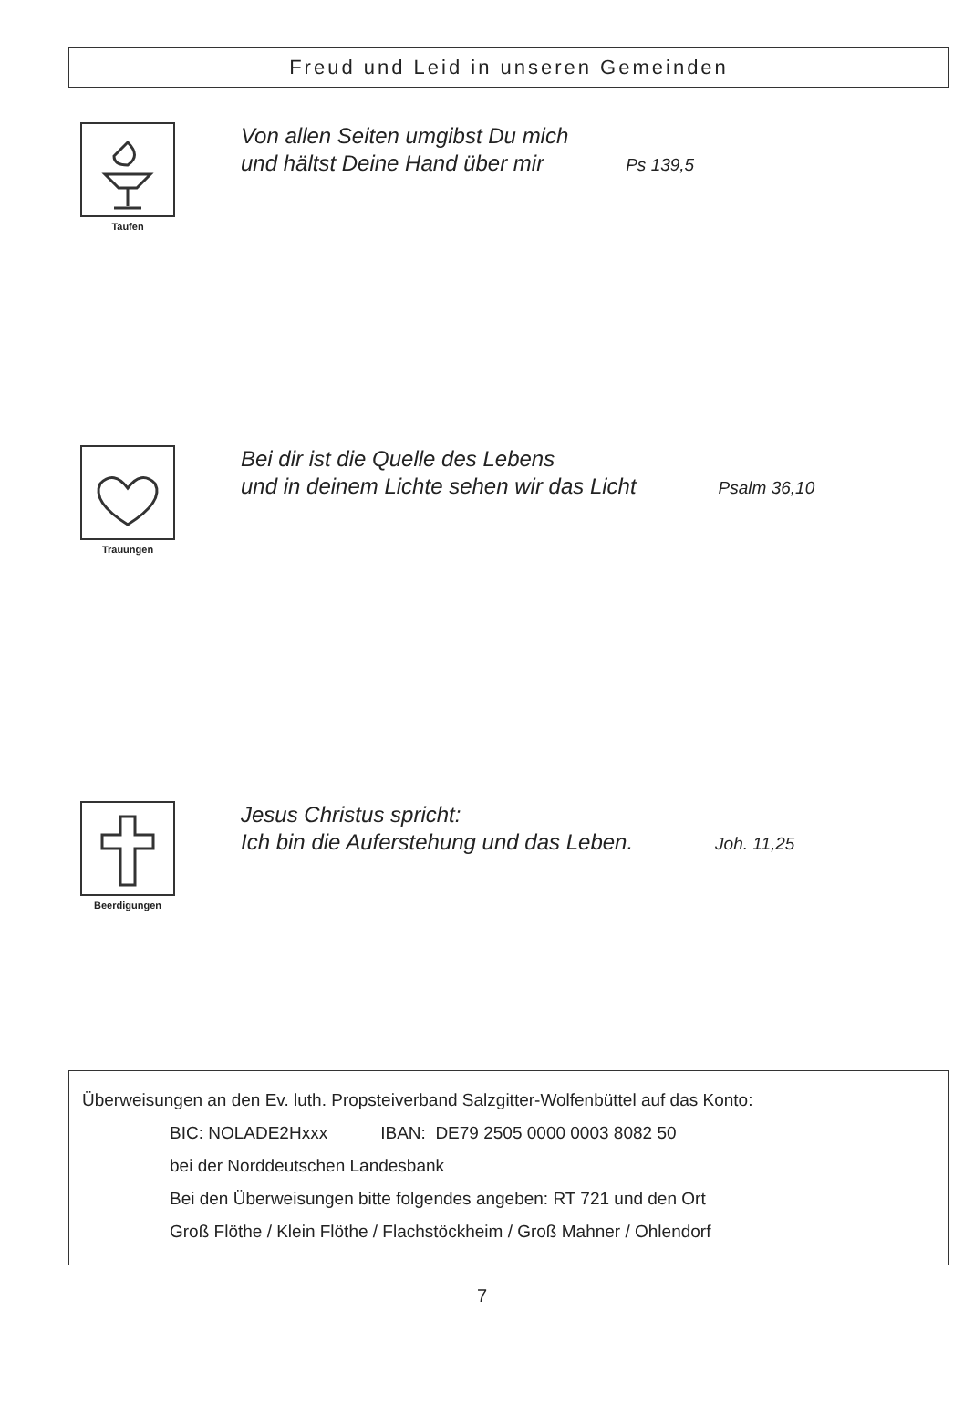Freud und Leid in unseren Gemeinden
Taufen
Von allen Seiten umgibst Du mich
und hältst Deine Hand über mir Ps 139,5
Trauungen
Bei dir ist die Quelle des Lebens
und in deinem Lichte sehen wir das Licht Psalm 36,10
Beerdigungen
Jesus Christus spricht:
Ich bin die Auferstehung und das Leben. Joh. 11,25
Überweisungen an den Ev. luth. Propsteiverband Salzgitter-Wolfenbüttel auf das Konto:
BIC: NOLADE2Hxxx IBAN: DE79 2505 0000 0003 8082 50
bei der Norddeutschen Landesbank
Bei den Überweisungen bitte folgendes angeben: RT 721 und den Ort
Groß Flöthe / Klein Flöthe / Flachstöckheim / Groß Mahner / Ohlendorf
7